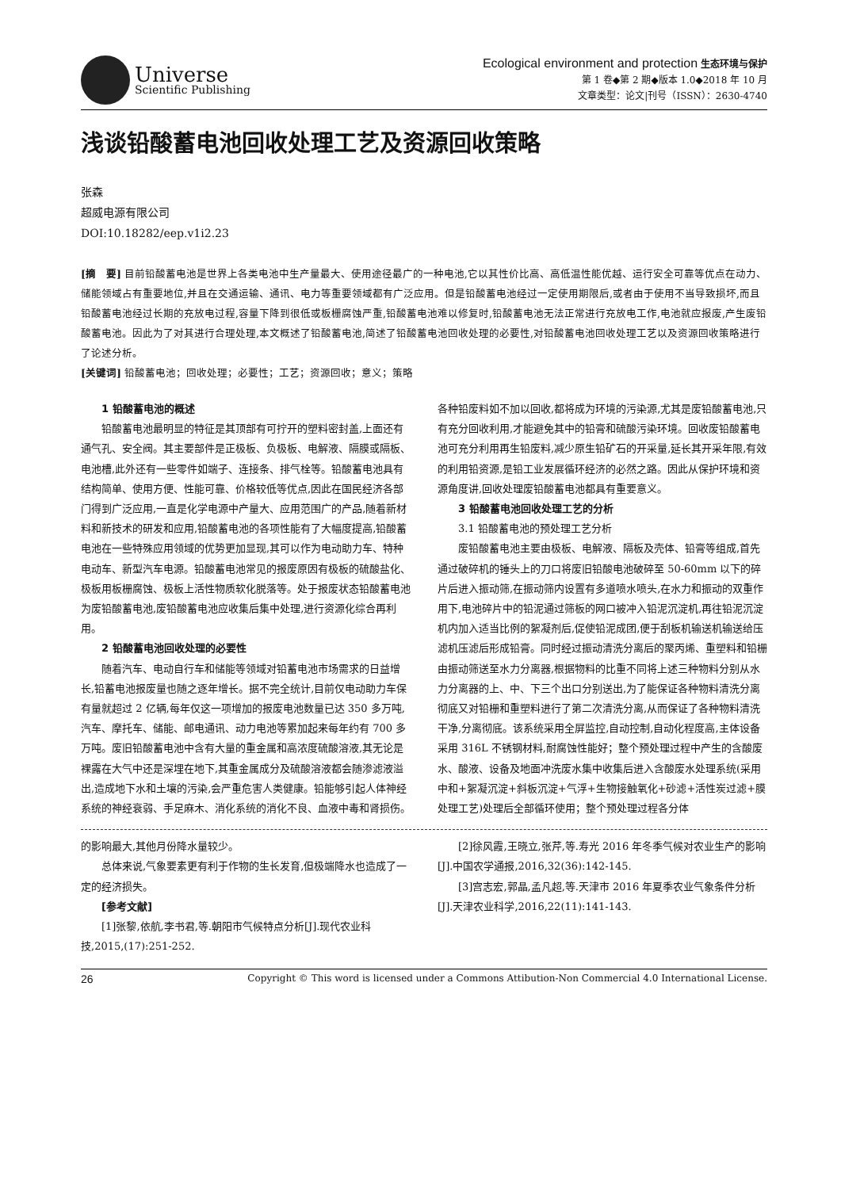Universe
Scientific Publishing
Ecological environment and protection 生态环境与保护
第 1 卷◆第 2 期◆版本 1.0◆2018 年 10 月
文章类型：论文|刊号（ISSN）：2630-4740
浅谈铅酸蓄电池回收处理工艺及资源回收策略
张森
超威电源有限公司
DOI:10.18282/eep.v1i2.23
[摘　要] 目前铅酸蓄电池是世界上各类电池中生产量最大、使用途径最广的一种电池,它以其性价比高、高低温性能优越、运行安全可靠等优点在动力、储能领域占有重要地位,并且在交通运输、通讯、电力等重要领域都有广泛应用。但是铅酸蓄电池经过一定使用期限后,或者由于使用不当导致损坏,而且铅酸蓄电池经过长期的充放电过程,容量下降到很低或板栅腐蚀严重,铅酸蓄电池难以修复时,铅酸蓄电池无法正常进行充放电工作,电池就应报废,产生废铅酸蓄电池。因此为了对其进行合理处理,本文概述了铅酸蓄电池,简述了铅酸蓄电池回收处理的必要性,对铅酸蓄电池回收处理工艺以及资源回收策略进行了论述分析。
[关键词] 铅酸蓄电池；回收处理；必要性；工艺；资源回收；意义；策略
1 铅酸蓄电池的概述
铅酸蓄电池最明显的特征是其顶部有可拧开的塑料密封盖,上面还有通气孔、安全阀。其主要部件是正极板、负极板、电解液、隔膜或隔板、电池槽,此外还有一些零件如端子、连接条、排气栓等。铅酸蓄电池具有结构简单、使用方便、性能可靠、价格较低等优点,因此在国民经济各部门得到广泛应用,一直是化学电源中产量大、应用范围广的产品,随着新材料和新技术的研发和应用,铅酸蓄电池的各项性能有了大幅度提高,铅酸蓄电池在一些特殊应用领域的优势更加显现,其可以作为电动助力车、特种电动车、新型汽车电源。铅酸蓄电池常见的报废原因有极板的硫酸盐化、极板用板栅腐蚀、极板上活性物质软化脱落等。处于报废状态铅酸蓄电池为废铅酸蓄电池,废铅酸蓄电池应收集后集中处理,进行资源化综合再利用。
2 铅酸蓄电池回收处理的必要性
随着汽车、电动自行车和储能等领域对铅蓄电池市场需求的日益增长,铅蓄电池报废量也随之逐年增长。据不完全统计,目前仅电动助力车保有量就超过 2 亿辆,每年仅这一项增加的报废电池数量已达 350 多万吨,汽车、摩托车、储能、邮电通讯、动力电池等累加起来每年约有 700 多万吨。废旧铅酸蓄电池中含有大量的重金属和高浓度硫酸溶液,其无论是裸露在大气中还是深埋在地下,其重金属成分及硫酸溶液都会随渗滤液溢出,造成地下水和土壤的污染,会严重危害人类健康。铅能够引起人体神经系统的神经衰弱、手足麻木、消化系统的消化不良、血液中毒和肾损伤。各种铅废料如不加以回收,都将成为环境的污染源,尤其是废铅酸蓄电池,只有充分回收利用,才能避免其中的铅膏和硫酸污染环境。回收废铅酸蓄电池可充分利用再生铅废料,减少原生铅矿石的开采量,延长其开采年限,有效的利用铅资源,是铅工业发展循环经济的必然之路。因此从保护环境和资源角度讲,回收处理废铅酸蓄电池都具有重要意义。
3 铅酸蓄电池回收处理工艺的分析
3.1 铅酸蓄电池的预处理工艺分析
废铅酸蓄电池主要由极板、电解液、隔板及壳体、铅膏等组成,首先通过破碎机的锤头上的刀口将废旧铅酸电池破碎至 50-60mm 以下的碎片后进入振动筛,在振动筛内设置有多道喷水喷头,在水力和振动的双重作用下,电池碎片中的铅泥通过筛板的网口被冲入铅泥沉淀机,再往铅泥沉淀机内加入适当比例的絮凝剂后,促使铅泥成团,便于刮板机输送机输送给压滤机压滤后形成铅膏。同时经过振动清洗分离后的聚丙烯、重塑料和铅栅由振动筛送至水力分离器,根据物料的比重不同将上述三种物料分别从水力分离器的上、中、下三个出口分别送出,为了能保证各种物料清洗分离彻底又对铅栅和重塑料进行了第二次清洗分离,从而保证了各种物料清洗干净,分离彻底。该系统采用全屏监控,自动控制,自动化程度高,主体设备采用 316L 不锈钢材料,耐腐蚀性能好；整个预处理过程中产生的含酸废水、酸液、设备及地面冲洗废水集中收集后进入含酸废水处理系统(采用中和+絮凝沉淀+斜板沉淀+气浮+生物接触氧化+砂滤+活性炭过滤+膜处理工艺)处理后全部循环使用；整个预处理过程各分体
的影响最大,其他月份降水量较少。
总体来说,气象要素更有利于作物的生长发育,但极端降水也造成了一定的经济损失。
[参考文献]
[1]张黎,依航,李书君,等.朝阳市气候特点分析[J].现代农业科技,2015,(17):251-252.
[2]徐风霞,王晓立,张芹,等.寿光 2016 年冬季气候对农业生产的影响[J].中国农学通报,2016,32(36):142-145.
[3]宫志宏,郭晶,孟凡超,等.天津市 2016 年夏季农业气象条件分析[J].天津农业科学,2016,22(11):141-143.
26 Copyright © This word is licensed under a Commons Attibution-Non Commercial 4.0 International License.